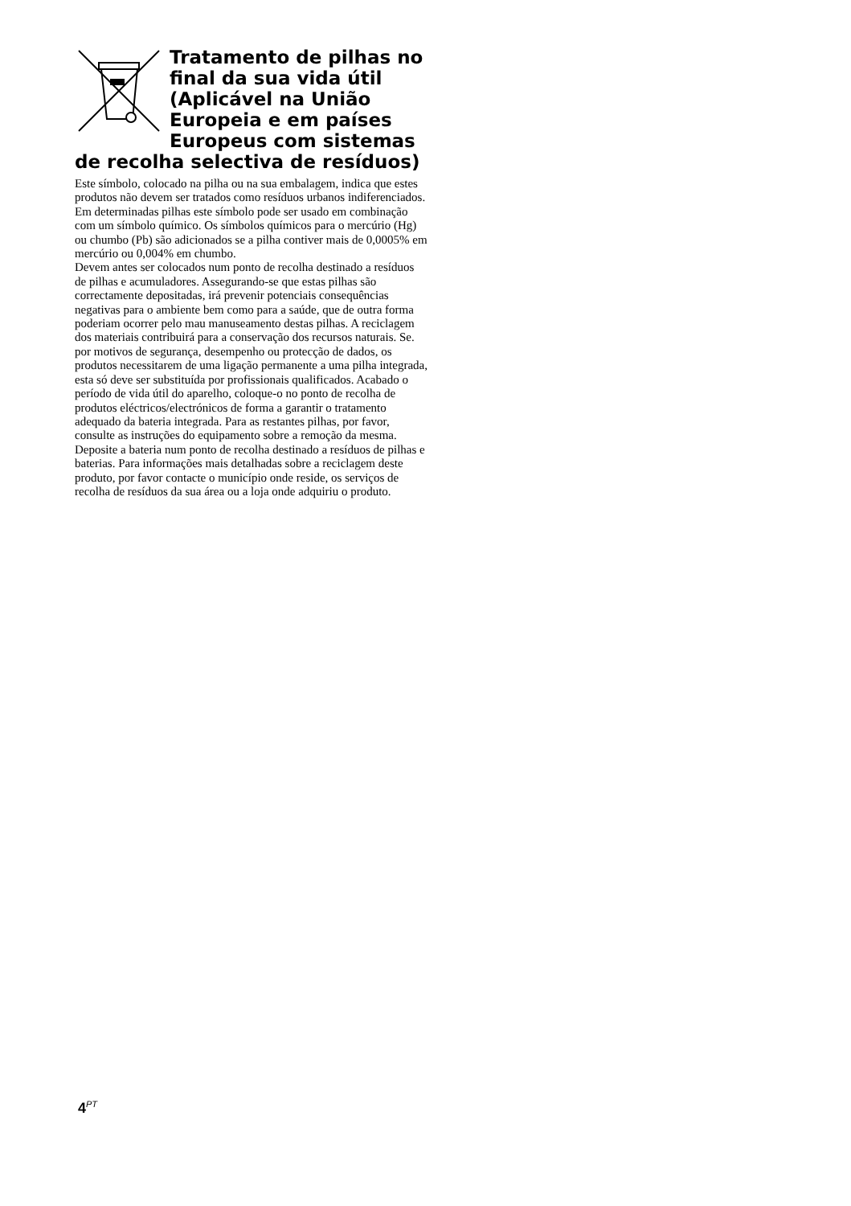Tratamento de pilhas no final da sua vida útil (Aplicável na União Europeia e em países Europeus com sistemas de recolha selectiva de resíduos)
Este símbolo, colocado na pilha ou na sua embalagem, indica que estes produtos não devem ser tratados como resíduos urbanos indiferenciados.
Em determinadas pilhas este símbolo pode ser usado em combinação com um símbolo químico. Os símbolos químicos para o mercúrio (Hg) ou chumbo (Pb) são adicionados se a pilha contiver mais de 0,0005% em mercúrio ou 0,004% em chumbo.
Devem antes ser colocados num ponto de recolha destinado a resíduos de pilhas e acumuladores. Assegurando-se que estas pilhas são correctamente depositadas, irá prevenir potenciais consequências negativas para o ambiente bem como para a saúde, que de outra forma poderiam ocorrer pelo mau manuseamento destas pilhas. A reciclagem dos materiais contribuirá para a conservação dos recursos naturais. Se. por motivos de segurança, desempenho ou protecção de dados, os produtos necessitarem de uma ligação permanente a uma pilha integrada, esta só deve ser substituída por profissionais qualificados. Acabado o período de vida útil do aparelho, coloque-o no ponto de recolha de produtos eléctricos/electrónicos de forma a garantir o tratamento adequado da bateria integrada. Para as restantes pilhas, por favor, consulte as instruções do equipamento sobre a remoção da mesma. Deposite a bateria num ponto de recolha destinado a resíduos de pilhas e baterias. Para informações mais detalhadas sobre a reciclagem deste produto, por favor contacte o município onde reside, os serviços de recolha de resíduos da sua área ou a loja onde adquiriu o produto.
4<sup>PT</sup>